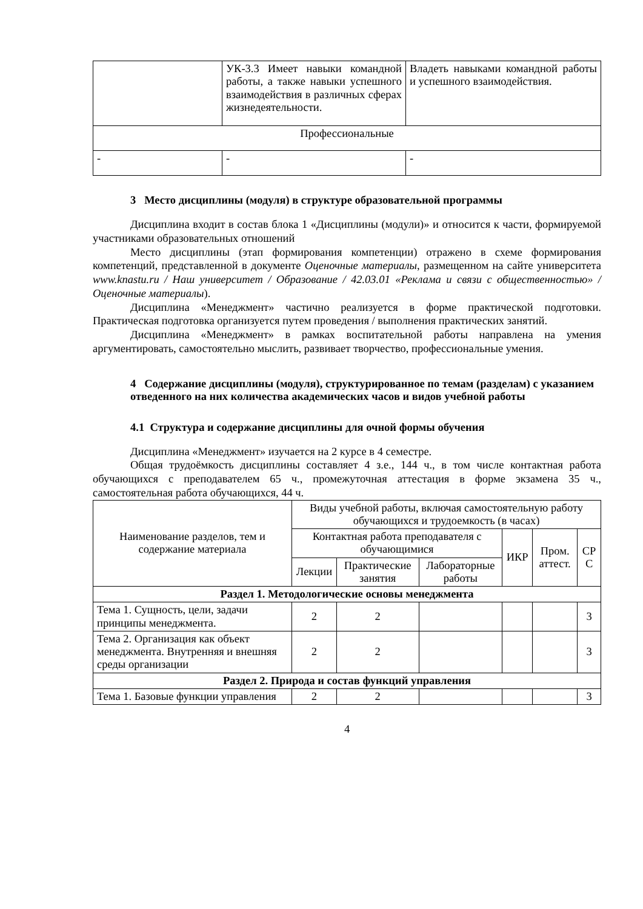| | УК-3.3 Имеет навыки командной работы, а также навыки успешного взаимодействия в различных сферах жизнедеятельности. | Владеть навыками командной работы и успешного взаимодействия. |
| Профессиональные | | |
| - | - | - |
3 Место дисциплины (модуля) в структуре образовательной программы
Дисциплина входит в состав блока 1 «Дисциплины (модули)» и относится к части, формируемой участниками образовательных отношений
Место дисциплины (этап формирования компетенции) отражено в схеме формирования компетенций, представленной в документе Оценочные материалы, размещенном на сайте университета www.knastu.ru / Наш университет / Образование / 42.03.01 «Реклама и связи с общественностью» /Оценочные материалы).
Дисциплина «Менеджмент» частично реализуется в форме практической подготовки. Практическая подготовка организуется путем проведения / выполнения практических занятий.
Дисциплина «Менеджмент» в рамках воспитательной работы направлена на умения аргументировать, самостоятельно мыслить, развивает творчество, профессиональные умения.
4 Содержание дисциплины (модуля), структурированное по темам (разделам) с указанием отведенного на них количества академических часов и видов учебной работы
4.1 Структура и содержание дисциплины для очной формы обучения
Дисциплина «Менеджмент» изучается на 2 курсе в 4 семестре.
Общая трудоёмкость дисциплины составляет 4 з.е., 144 ч., в том числе контактная работа обучающихся с преподавателем 65 ч., промежуточная аттестация в форме экзамена 35 ч., самостоятельная работа обучающихся, 44 ч.
| Наименование разделов, тем и содержание материала | Виды учебной работы, включая самостоятельную работу обучающихся и трудоемкость (в часах) | | | | | |
| --- | --- | --- | --- | --- | --- | --- |
| | Контактная работа преподавателя с обучающимися | | | ИКР | Пром. аттест. | СР С |
| | Лекции | Практические занятия | Лабораторные работы | | | |
| Раздел 1. Методологические основы менеджмента | | | | | | |
| Тема 1. Сущность, цели, задачи принципы менеджмента. | 2 | 2 | | | | 3 |
| Тема 2. Организация как объект менеджмента. Внутренняя и внешняя среды организации | 2 | 2 | | | | 3 |
| Раздел 2. Природа и состав функций управления | | | | | | |
| Тема 1. Базовые функции управления | 2 | 2 | | | | 3 |
4